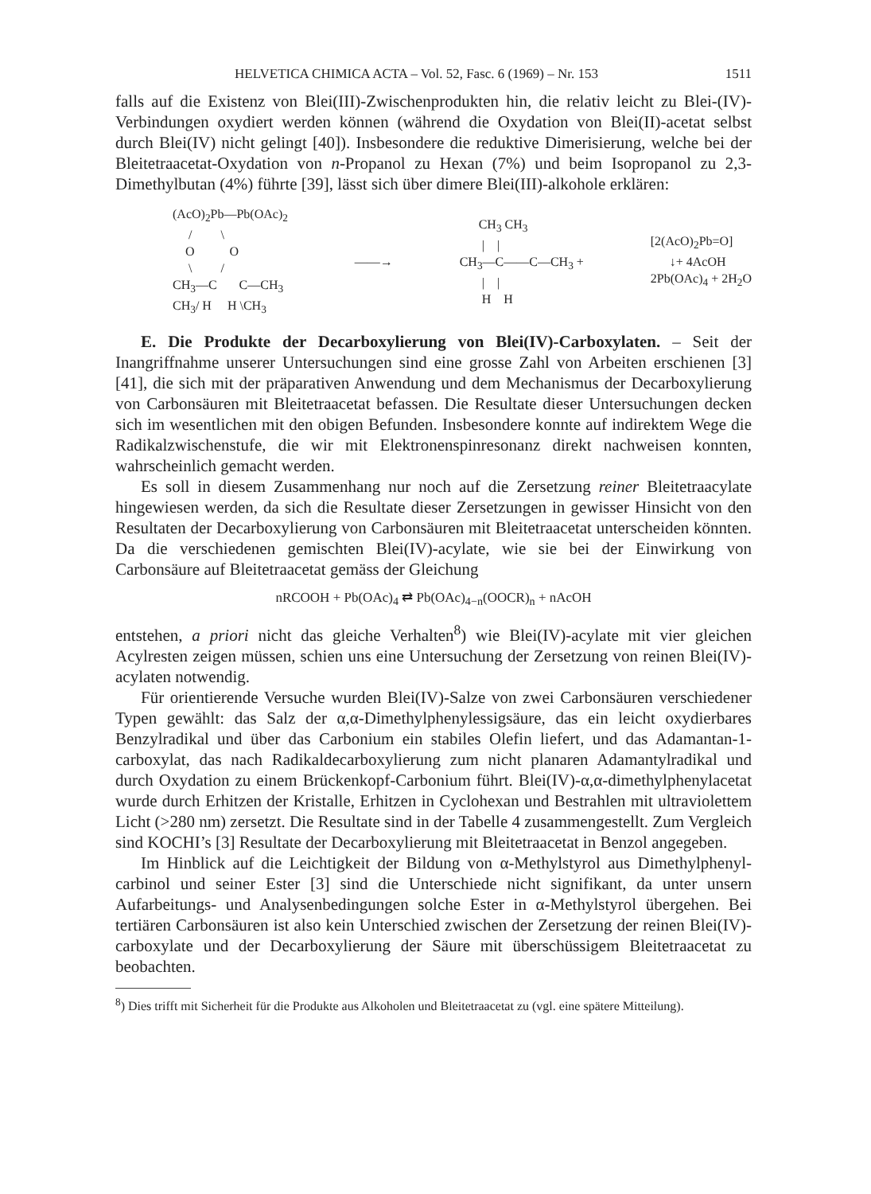HELVETICA CHIMICA ACTA – Vol. 52, Fasc. 6 (1969) – Nr. 153 1511
falls auf die Existenz von Blei(III)-Zwischenprodukten hin, die relativ leicht zu Blei-(IV)-Verbindungen oxydiert werden können (während die Oxydation von Blei(II)-acetat selbst durch Blei(IV) nicht gelingt [40]). Insbesondere die reduktive Dimerisierung, welche bei der Bleitetraacetat-Oxydation von n-Propanol zu Hexan (7%) und beim Isopropanol zu 2,3-Dimethylbutan (4%) führte [39], lässt sich über dimere Blei(III)-alkohole erklären:
(AcO)<sub>2</sub>Pb—Pb(OAc)<sub>2</sub> / \ O O \ / CH<sub>3</sub>—C C—CH<sub>3</sub> CH<sub>3</sub>/ H H \CH<sub>3</sub>
——→
CH<sub>3</sub> CH<sub>3</sub> | | CH<sub>3</sub>—C——C—CH<sub>3</sub> + | | H H
[2(AcO)<sub>2</sub>Pb=O] ↓+ 4AcOH 2Pb(OAc)<sub>4</sub> + 2H<sub>2</sub>O
E. Die Produkte der Decarboxylierung von Blei(IV)-Carboxylaten. – Seit der Inangriffnahme unserer Untersuchungen sind eine grosse Zahl von Arbeiten erschienen [3] [41], die sich mit der präparativen Anwendung und dem Mechanismus der Decarboxylierung von Carbonsäuren mit Bleitetraacetat befassen. Die Resultate dieser Untersuchungen decken sich im wesentlichen mit den obigen Befunden. Insbesondere konnte auf indirektem Wege die Radikalzwischenstufe, die wir mit Elektronenspinresonanz direkt nachweisen konnten, wahrscheinlich gemacht werden.
Es soll in diesem Zusammenhang nur noch auf die Zersetzung reiner Bleitetraacylate hingewiesen werden, da sich die Resultate dieser Zersetzungen in gewisser Hinsicht von den Resultaten der Decarboxylierung von Carbonsäuren mit Bleitetraacetat unterscheiden könnten. Da die verschiedenen gemischten Blei(IV)-acylate, wie sie bei der Einwirkung von Carbonsäure auf Bleitetraacetat gemäss der Gleichung
nRCOOH + Pb(OAc)<sub>4</sub> ⇄ Pb(OAc)<sub>4−n</sub>(OOCR)<sub>n</sub> + nAcOH
entstehen, a priori nicht das gleiche Verhalten<sup>8</sup>) wie Blei(IV)-acylate mit vier gleichen Acylresten zeigen müssen, schien uns eine Untersuchung der Zersetzung von reinen Blei(IV)-acylaten notwendig.
Für orientierende Versuche wurden Blei(IV)-Salze von zwei Carbonsäuren verschiedener Typen gewählt: das Salz der α,α-Dimethylphenylessigsäure, das ein leicht oxydierbares Benzylradikal und über das Carbonium ein stabiles Olefin liefert, und das Adamantan-1-carboxylat, das nach Radikaldecarboxylierung zum nicht planaren Adamantylradikal und durch Oxydation zu einem Brückenkopf-Carbonium führt. Blei(IV)-α,α-dimethylphenylacetat wurde durch Erhitzen der Kristalle, Erhitzen in Cyclohexan und Bestrahlen mit ultraviolettem Licht (>280 nm) zersetzt. Die Resultate sind in der Tabelle 4 zusammengestellt. Zum Vergleich sind KOCHI’s [3] Resultate der Decarboxylierung mit Bleitetraacetat in Benzol angegeben.
Im Hinblick auf die Leichtigkeit der Bildung von α-Methylstyrol aus Dimethylphenyl-carbinol und seiner Ester [3] sind die Unterschiede nicht signifikant, da unter unsern Aufarbeitungs- und Analysenbedingungen solche Ester in α-Methylstyrol übergehen. Bei tertiären Carbonsäuren ist also kein Unterschied zwischen der Zersetzung der reinen Blei(IV)-carboxylate und der Decarboxylierung der Säure mit überschüssigem Bleitetraacetat zu beobachten.
<sup>8</sup>) Dies trifft mit Sicherheit für die Produkte aus Alkoholen und Bleitetraacetat zu (vgl. eine spätere Mitteilung).